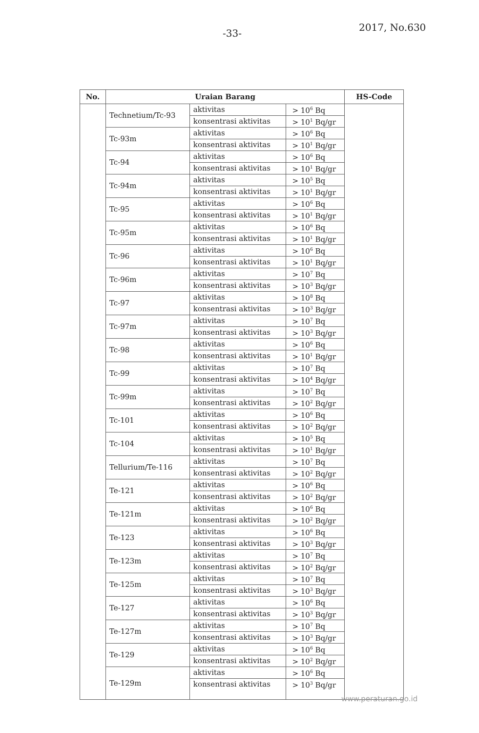-33-
2017, No.630
| No. | Uraian Barang | | | HS-Code |
| --- | --- | --- | --- | --- |
| | Technetium/Tc-93 | aktivitas | > 10<sup>6</sup> Bq | |
| | | konsentrasi aktivitas | > 10<sup>1</sup> Bq/gr | |
| | Tc-93m | aktivitas | > 10<sup>6</sup> Bq | |
| | | konsentrasi aktivitas | > 10<sup>1</sup> Bq/gr | |
| | Tc-94 | aktivitas | > 10<sup>6</sup> Bq | |
| | | konsentrasi aktivitas | > 10<sup>1</sup> Bq/gr | |
| | Tc-94m | aktivitas | > 10<sup>5</sup> Bq | |
| | | konsentrasi aktivitas | > 10<sup>1</sup> Bq/gr | |
| | Tc-95 | aktivitas | > 10<sup>6</sup> Bq | |
| | | konsentrasi aktivitas | > 10<sup>1</sup> Bq/gr | |
| | Tc-95m | aktivitas | > 10<sup>6</sup> Bq | |
| | | konsentrasi aktivitas | > 10<sup>1</sup> Bq/gr | |
| | Tc-96 | aktivitas | > 10<sup>6</sup> Bq | |
| | | konsentrasi aktivitas | > 10<sup>1</sup> Bq/gr | |
| | Tc-96m | aktivitas | > 10<sup>7</sup> Bq | |
| | | konsentrasi aktivitas | > 10<sup>3</sup> Bq/gr | |
| | Tc-97 | aktivitas | > 10<sup>8</sup> Bq | |
| | | konsentrasi aktivitas | > 10<sup>3</sup> Bq/gr | |
| | Tc-97m | aktivitas | > 10<sup>7</sup> Bq | |
| | | konsentrasi aktivitas | > 10<sup>3</sup> Bq/gr | |
| | Tc-98 | aktivitas | > 10<sup>6</sup> Bq | |
| | | konsentrasi aktivitas | > 10<sup>1</sup> Bq/gr | |
| | Tc-99 | aktivitas | > 10<sup>7</sup> Bq | |
| | | konsentrasi aktivitas | > 10<sup>4</sup> Bq/gr | |
| | Tc-99m | aktivitas | > 10<sup>7</sup> Bq | |
| | | konsentrasi aktivitas | > 10<sup>2</sup> Bq/gr | |
| | Tc-101 | aktivitas | > 10<sup>6</sup> Bq | |
| | | konsentrasi aktivitas | > 10<sup>2</sup> Bq/gr | |
| | Tc-104 | aktivitas | > 10<sup>5</sup> Bq | |
| | | konsentrasi aktivitas | > 10<sup>1</sup> Bq/gr | |
| | Tellurium/Te-116 | aktivitas | > 10<sup>7</sup> Bq | |
| | | konsentrasi aktivitas | > 10<sup>2</sup> Bq/gr | |
| | Te-121 | aktivitas | > 10<sup>6</sup> Bq | |
| | | konsentrasi aktivitas | > 10<sup>2</sup> Bq/gr | |
| | Te-121m | aktivitas | > 10<sup>6</sup> Bq | |
| | | konsentrasi aktivitas | > 10<sup>2</sup> Bq/gr | |
| | Te-123 | aktivitas | > 10<sup>6</sup> Bq | |
| | | konsentrasi aktivitas | > 10<sup>3</sup> Bq/gr | |
| | Te-123m | aktivitas | > 10<sup>7</sup> Bq | |
| | | konsentrasi aktivitas | > 10<sup>2</sup> Bq/gr | |
| | Te-125m | aktivitas | > 10<sup>7</sup> Bq | |
| | | konsentrasi aktivitas | > 10<sup>3</sup> Bq/gr | |
| | Te-127 | aktivitas | > 10<sup>6</sup> Bq | |
| | | konsentrasi aktivitas | > 10<sup>3</sup> Bq/gr | |
| | Te-127m | aktivitas | > 10<sup>7</sup> Bq | |
| | | konsentrasi aktivitas | > 10<sup>3</sup> Bq/gr | |
| | Te-129 | aktivitas | > 10<sup>6</sup> Bq | |
| | | konsentrasi aktivitas | > 10<sup>2</sup> Bq/gr | |
| | Te-129m | aktivitas | > 10<sup>6</sup> Bq | |
| | | konsentrasi aktivitas | > 10<sup>3</sup> Bq/gr | |
www.peraturan.go.id